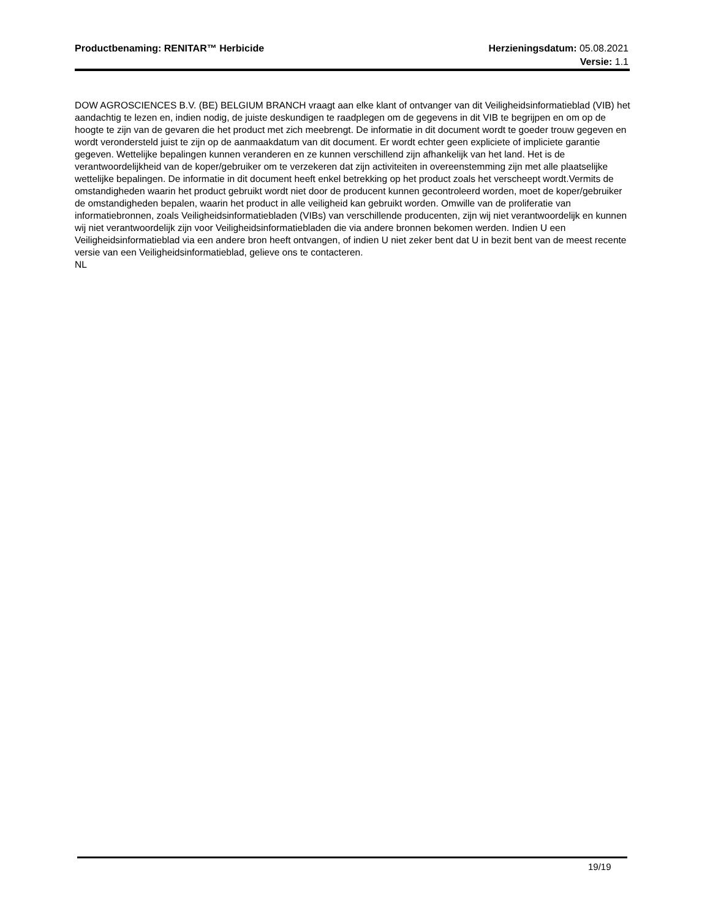Productbenaming: RENITAR™ Herbicide
Herzieningsdatum: 05.08.2021
Versie: 1.1
DOW AGROSCIENCES B.V. (BE) BELGIUM BRANCH vraagt aan elke klant of ontvanger van dit Veiligheidsinformatieblad (VIB) het aandachtig te lezen en, indien nodig, de juiste deskundigen te raadplegen om de gegevens in dit VIB te begrijpen en om op de hoogte te zijn van de gevaren die het product met zich meebrengt. De informatie in dit document wordt te goeder trouw gegeven en wordt verondersteld juist te zijn op de aanmaakdatum van dit document. Er wordt echter geen expliciete of impliciete garantie gegeven. Wettelijke bepalingen kunnen veranderen en ze kunnen verschillend zijn afhankelijk van het land. Het is de verantwoordelijkheid van de koper/gebruiker om te verzekeren dat zijn activiteiten in overeenstemming zijn met alle plaatselijke wettelijke bepalingen. De informatie in dit document heeft enkel betrekking op het product zoals het verscheept wordt.Vermits de omstandigheden waarin het product gebruikt wordt niet door de producent kunnen gecontroleerd worden, moet de koper/gebruiker de omstandigheden bepalen, waarin het product in alle veiligheid kan gebruikt worden. Omwille van de proliferatie van informatiebronnen, zoals Veiligheidsinformatiebladen (VIBs) van verschillende producenten, zijn wij niet verantwoordelijk en kunnen wij niet verantwoordelijk zijn voor Veiligheidsinformatiebladen die via andere bronnen bekomen werden. Indien U een Veiligheidsinformatieblad via een andere bron heeft ontvangen, of indien U niet zeker bent dat U in bezit bent van de meest recente versie van een Veiligheidsinformatieblad, gelieve ons te contacteren.
NL
19/19